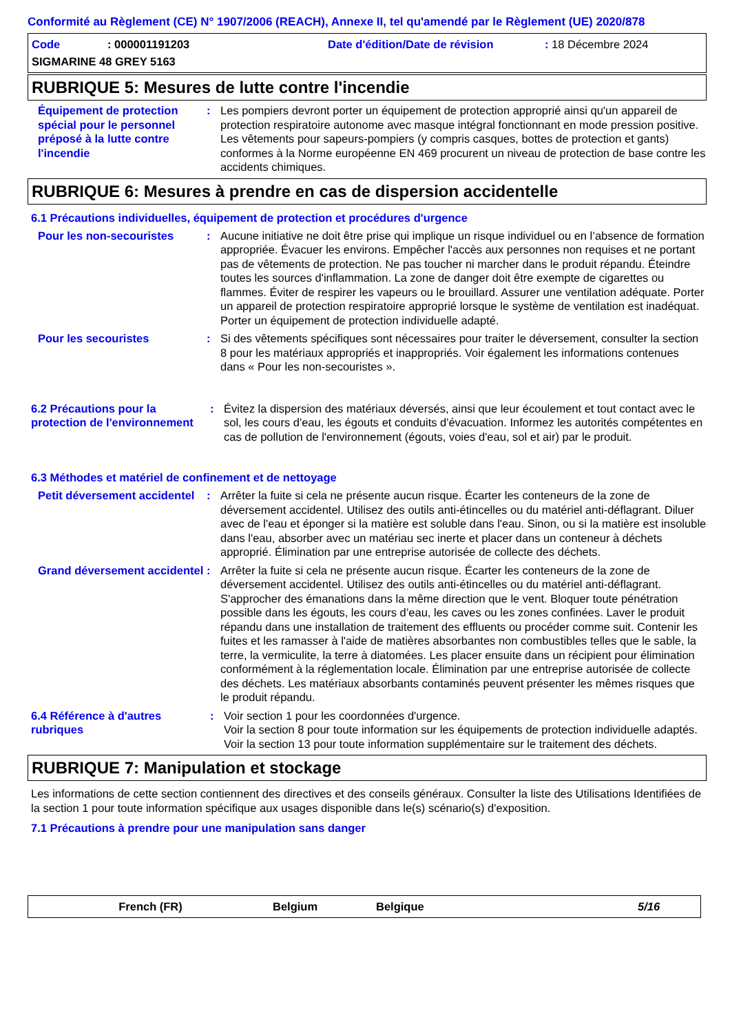Conformité au Règlement (CE) N° 1907/2006 (REACH), Annexe II, tel qu'amendé par le Règlement (UE) 2020/878
Code: 000001191203 Date d'édition/Date de révision: 18 Décembre 2024
SIGMARINE 48 GREY 5163
RUBRIQUE 5: Mesures de lutte contre l'incendie
Équipement de protection spécial pour le personnel préposé à la lutte contre l'incendie
: Les pompiers devront porter un équipement de protection approprié ainsi qu'un appareil de protection respiratoire autonome avec masque intégral fonctionnant en mode pression positive. Les vêtements pour sapeurs-pompiers (y compris casques, bottes de protection et gants) conformes à la Norme européenne EN 469 procurent un niveau de protection de base contre les accidents chimiques.
RUBRIQUE 6: Mesures à prendre en cas de dispersion accidentelle
6.1 Précautions individuelles, équipement de protection et procédures d'urgence
Pour les non-secouristes : Aucune initiative ne doit être prise qui implique un risque individuel ou en l’absence de formation appropriée. Évacuer les environs. Empêcher l'accès aux personnes non requises et ne portant pas de vêtements de protection. Ne pas toucher ni marcher dans le produit répandu. Éteindre toutes les sources d'inflammation. La zone de danger doit être exempte de cigarettes ou flammes. Éviter de respirer les vapeurs ou le brouillard. Assurer une ventilation adéquate. Porter un appareil de protection respiratoire approprié lorsque le système de ventilation est inadéquat. Porter un équipement de protection individuelle adapté.
Pour les secouristes : Si des vêtements spécifiques sont nécessaires pour traiter le déversement, consulter la section 8 pour les matériaux appropriés et inappropriés. Voir également les informations contenues dans « Pour les non-secouristes ».
6.2 Précautions pour la protection de l'environnement
: Évitez la dispersion des matériaux déversés, ainsi que leur écoulement et tout contact avec le sol, les cours d'eau, les égouts et conduits d'évacuation. Informez les autorités compétentes en cas de pollution de l'environnement (égouts, voies d'eau, sol et air) par le produit.
6.3 Méthodes et matériel de confinement et de nettoyage
Petit déversement accidentel
: Arrêter la fuite si cela ne présente aucun risque. Écarter les conteneurs de la zone de déversement accidentel. Utilisez des outils anti-étincelles ou du matériel anti-déflagrant. Diluer avec de l'eau et éponger si la matière est soluble dans l'eau. Sinon, ou si la matière est insoluble dans l'eau, absorber avec un matériau sec inerte et placer dans un conteneur à déchets approprié. Élimination par une entreprise autorisée de collecte des déchets.
Grand déversement accidentel
: Arrêter la fuite si cela ne présente aucun risque. Écarter les conteneurs de la zone de déversement accidentel. Utilisez des outils anti-étincelles ou du matériel anti-déflagrant. S'approcher des émanations dans la même direction que le vent. Bloquer toute pénétration possible dans les égouts, les cours d’eau, les caves ou les zones confinées. Laver le produit répandu dans une installation de traitement des effluents ou procéder comme suit. Contenir les fuites et les ramasser à l'aide de matières absorbantes non combustibles telles que le sable, la terre, la vermiculite, la terre à diatomées. Les placer ensuite dans un récipient pour élimination conformément à la réglementation locale. Élimination par une entreprise autorisée de collecte des déchets. Les matériaux absorbants contaminés peuvent présenter les mêmes risques que le produit répandu.
6.4 Référence à d'autres rubriques
: Voir section 1 pour les coordonnées d'urgence.
Voir la section 8 pour toute information sur les équipements de protection individuelle adaptés.
Voir la section 13 pour toute information supplémentaire sur le traitement des déchets.
RUBRIQUE 7: Manipulation et stockage
Les informations de cette section contiennent des directives et des conseils généraux. Consulter la liste des Utilisations Identifiées de la section 1 pour toute information spécifique aux usages disponible dans le(s) scénario(s) d'exposition.
7.1 Précautions à prendre pour une manipulation sans danger
French (FR) Belgium Belgique 5/16